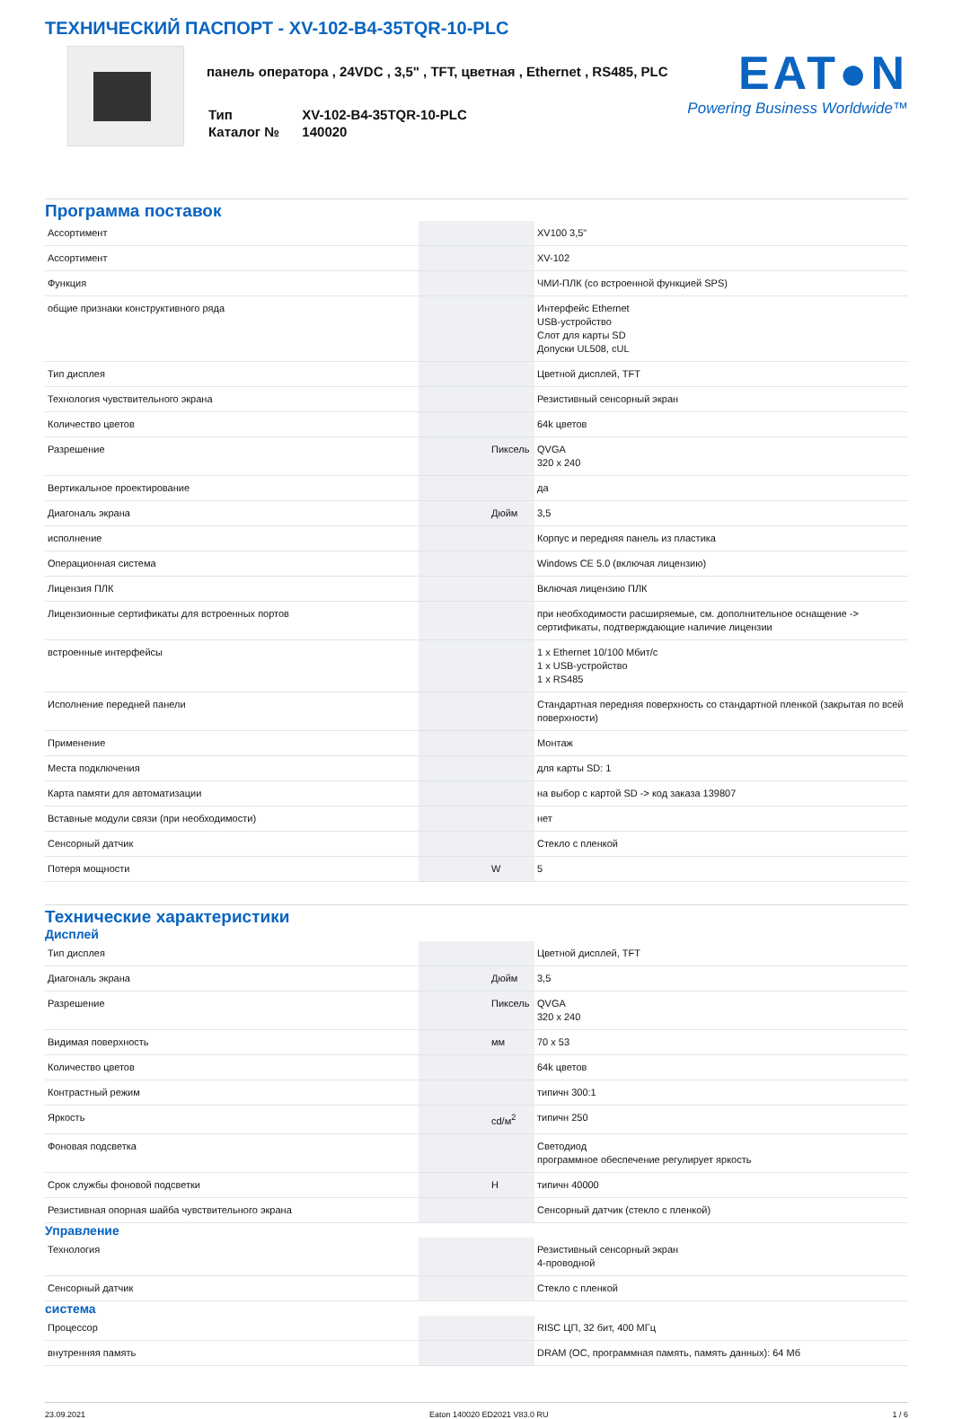ТЕХНИЧЕСКИЙ ПАСПОРТ - XV-102-B4-35TQR-10-PLC
панель оператора , 24VDC , 3,5" , TFT, цветная , Ethernet , RS485, PLC
| Тип | XV-102-B4-35TQR-10-PLC |
| Каталог № | 140020 |
EAT●N
Powering Business Worldwide™
Программа поставок
| Ассортимент | | | XV100 3,5" |
| Ассортимент | | | XV-102 |
| Функция | | | ЧМИ-ПЛК (со встроенной функцией SPS) |
| общие признаки конструктивного ряда | | | Интерфейс Ethernet USB-устройство Слот для карты SD Допуски UL508, cUL |
| Тип дисплея | | | Цветной дисплей, TFT |
| Технология чувствительного экрана | | | Резистивный сенсорный экран |
| Количество цветов | | | 64k цветов |
| Разрешение | | Пиксель | QVGA 320 x 240 |
| Вертикальное проектирование | | | да |
| Диагональ экрана | | Дюйм | 3,5 |
| исполнение | | | Корпус и передняя панель из пластика |
| Операционная система | | | Windows CE 5.0 (включая лицензию) |
| Лицензия ПЛК | | | Включая лицензию ПЛК |
| Лицензионные сертификаты для встроенных портов | | | при необходимости расширяемые, см. дополнительное оснащение -> сертификаты, подтверждающие наличие лицензии |
| встроенные интерфейсы | | | 1 x Ethernet 10/100 Мбит/с 1 x USB-устройство 1 x RS485 |
| Исполнение передней панели | | | Стандартная передняя поверхность со стандартной пленкой (закрытая по всей поверхности) |
| Применение | | | Монтаж |
| Места подключения | | | для карты SD: 1 |
| Карта памяти для автоматизации | | | на выбор с картой SD -> код заказа 139807 |
| Вставные модули связи (при необходимости) | | | нет |
| Сенсорный датчик | | | Стекло с пленкой |
| Потеря мощности | | W | 5 |
Технические характеристики
Дисплей
| Тип дисплея | | | Цветной дисплей, TFT |
| Диагональ экрана | | Дюйм | 3,5 |
| Разрешение | | Пиксель | QVGA 320 x 240 |
| Видимая поверхность | | мм | 70 x 53 |
| Количество цветов | | | 64k цветов |
| Контрастный режим | | | типичн 300:1 |
| Яркость | | cd/м<sup>2</sup> | типичн 250 |
| Фоновая подсветка | | | Светодиод программное обеспечение регулирует яркость |
| Срок службы фоновой подсветки | | H | типичн 40000 |
| Резистивная опорная шайба чувствительного экрана | | | Сенсорный датчик (стекло с пленкой) |
Управление
| Технология | | | Резистивный сенсорный экран 4-проводной |
| Сенсорный датчик | | | Стекло с пленкой |
система
| Процессор | | | RISC ЦП, 32 бит, 400 МГц |
| внутренняя память | | | DRAM (ОС, программная память, память данных): 64 Мб |
23.09.2021 Eaton 140020 ED2021 V83.0 RU 1 / 6